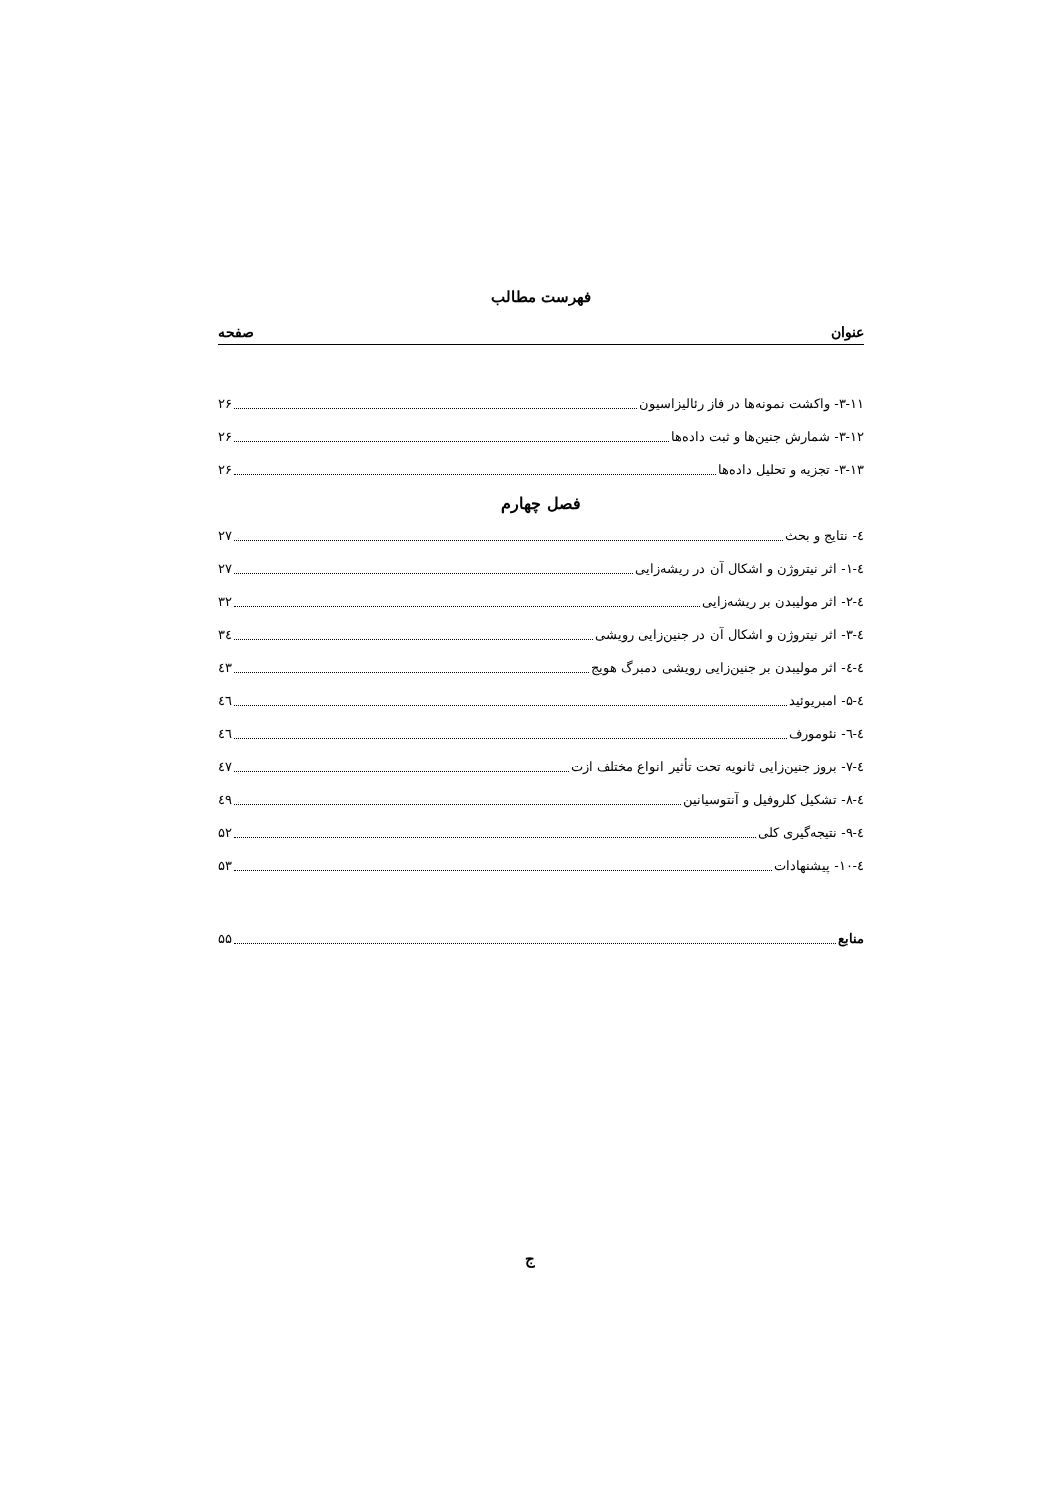فهرست مطالب
عنوان صفحه
۳-۱۱- واکشت نمونه‌ها در فاز رئالیزاسیون ۲۶
۳-۱۲- شمارش جنین‌ها و ثبت داده‌ها ۲۶
۳-۱۳- تجزیه و تحلیل داده‌ها ۲۶
فصل چهارم
٤- نتایج و بحث ۲۷
٤-۱- اثر نیتروژن و اشکال آن در ریشه‌زایی ۲۷
٤-۲- اثر مولیبدن بر ریشه‌زایی ۳۲
٤-۳- اثر نیتروژن و اشکال آن در جنین‌زایی رویشی ۳٤
٤-٤- اثر مولیبدن بر جنین‌زایی رویشی دمبرگ هویج ٤۳
٤-۵- امبریوئید ٤٦
٤-٦- نئومورف ٤٦
٤-۷- بروز جنین‌زایی ثانویه تحت تأثیر انواع مختلف ازت ٤۷
٤-۸- تشکیل کلروفیل و آنتوسیانین ٤۹
٤-۹- نتیجه‌گیری کلی ۵۲
٤-۱۰- پیشنهادات ۵۳
منابع ۵۵
ج